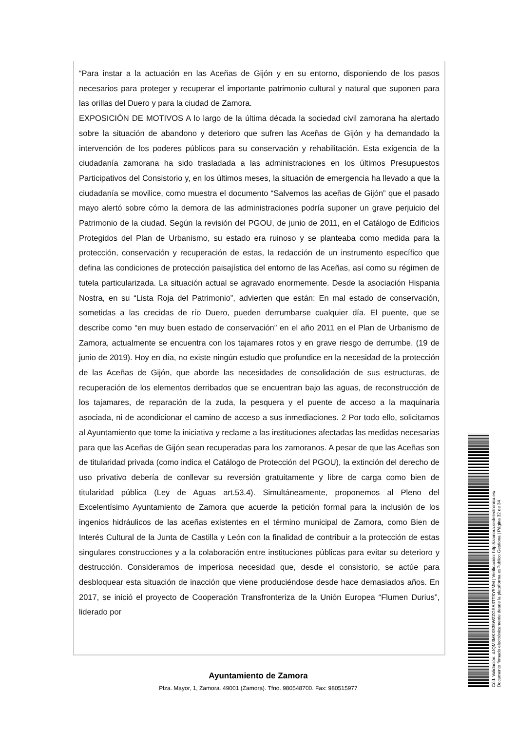“Para instar a la actuación en las Aceñas de Gijón y en su entorno, disponiendo de los pasos necesarios para proteger y recuperar el importante patrimonio cultural y natural que suponen para las orillas del Duero y para la ciudad de Zamora.
EXPOSICIÓN DE MOTIVOS A lo largo de la última década la sociedad civil zamorana ha alertado sobre la situación de abandono y deterioro que sufren las Aceñas de Gijón y ha demandado la intervención de los poderes públicos para su conservación y rehabilitación. Esta exigencia de la ciudadanía zamorana ha sido trasladada a las administraciones en los últimos Presupuestos Participativos del Consistorio y, en los últimos meses, la situación de emergencia ha llevado a que la ciudadanía se movilice, como muestra el documento “Salvemos las aceñas de Gijón” que el pasado mayo alertó sobre cómo la demora de las administraciones podría suponer un grave perjuicio del Patrimonio de la ciudad. Según la revisión del PGOU, de junio de 2011, en el Catálogo de Edificios Protegidos del Plan de Urbanismo, su estado era ruinoso y se planteaba como medida para la protección, conservación y recuperación de estas, la redacción de un instrumento específico que defina las condiciones de protección paisajística del entorno de las Aceñas, así como su régimen de tutela particularizada. La situación actual se agravado enormemente. Desde la asociación Hispania Nostra, en su “Lista Roja del Patrimonio”, advierten que están: En mal estado de conservación, sometidas a las crecidas de río Duero, pueden derrumbarse cualquier día. El puente, que se describe como “en muy buen estado de conservación” en el año 2011 en el Plan de Urbanismo de Zamora, actualmente se encuentra con los tajamares rotos y en grave riesgo de derrumbe. (19 de junio de 2019). Hoy en día, no existe ningún estudio que profundice en la necesidad de la protección de las Aceñas de Gijón, que aborde las necesidades de consolidación de sus estructuras, de recuperación de los elementos derribados que se encuentran bajo las aguas, de reconstrucción de los tajamares, de reparación de la zuda, la pesquera y el puente de acceso a la maquinaria asociada, ni de acondicionar el camino de acceso a sus inmediaciones. 2 Por todo ello, solicitamos al Ayuntamiento que tome la iniciativa y reclame a las instituciones afectadas las medidas necesarias para que las Aceñas de Gijón sean recuperadas para los zamoranos. A pesar de que las Aceñas son de titularidad privada (como indica el Catálogo de Protección del PGOU), la extinción del derecho de uso privativo debería de conllevar su reversión gratuitamente y libre de carga como bien de titularidad pública (Ley de Aguas art.53.4). Simultáneamente, proponemos al Pleno del Excelentísimo Ayuntamiento de Zamora que acuerde la petición formal para la inclusión de los ingenios hidráulicos de las aceñas existentes en el término municipal de Zamora, como Bien de Interés Cultural de la Junta de Castilla y León con la finalidad de contribuir a la protección de estas singulares construcciones y a la colaboración entre instituciones públicas para evitar su deterioro y destrucción. Consideramos de imperiosa necesidad que, desde el consistorio, se actúe para desbloquear esta situación de inacción que viene produciéndose desde hace demasiados años. En 2017, se inició el proyecto de Cooperación Transfronteriza de la Unión Europea “Flumen Durius”, liderado por
Ayuntamiento de Zamora
Plza. Mayor, 1, Zamora. 49001 (Zamora). Tfno. 980548700. Fax: 980515977
Cód. Validación: 4JQM3MKX535WZZGEA3TTSY5MM | Verificación: http://zamora.sedelectronica.es/
Documento firmado electrónicamente desde la plataforma esPublico Gestiona | Página 32 de 34